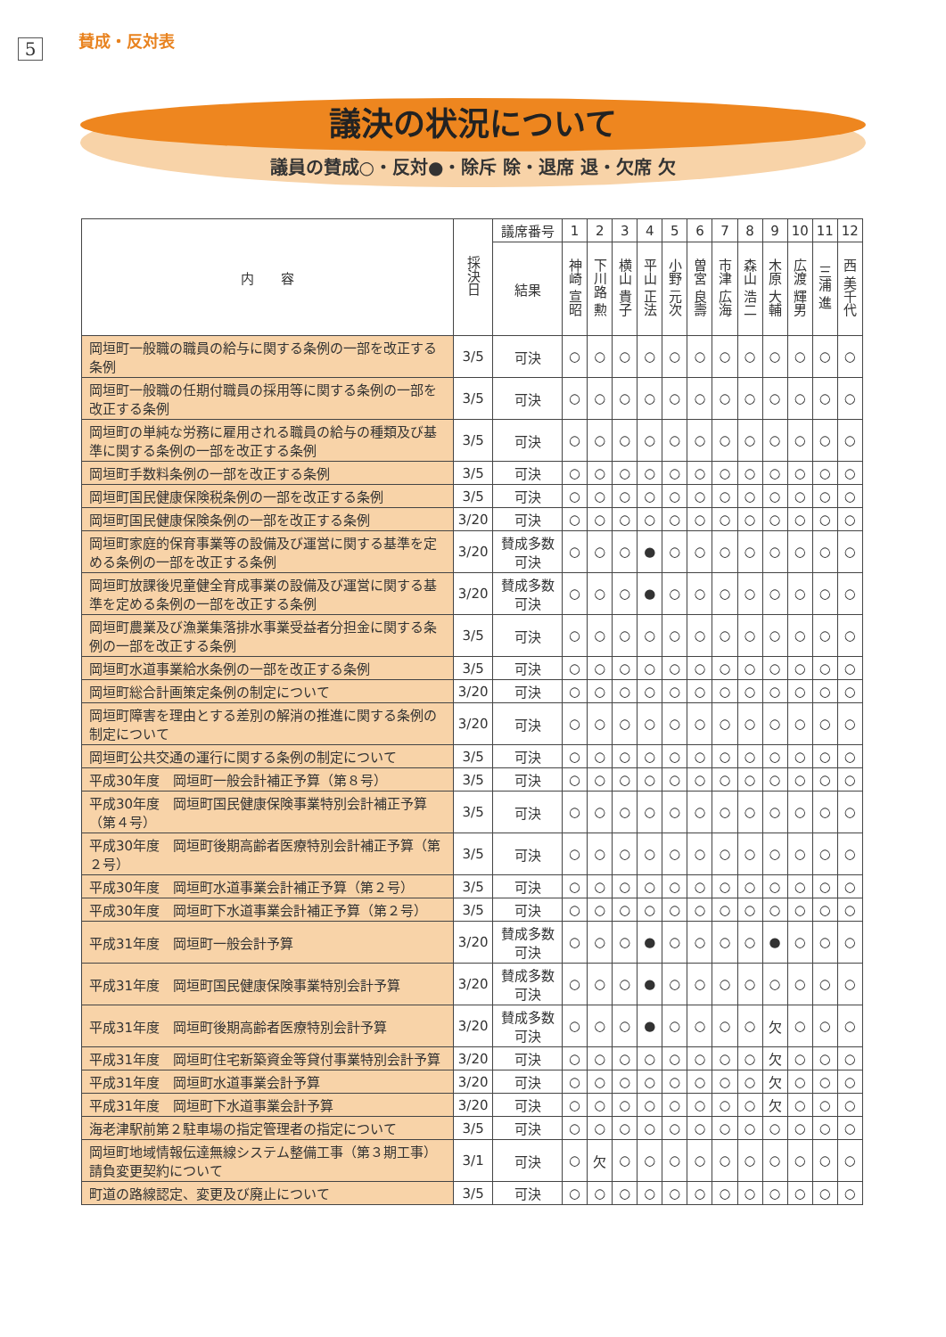5
賛成・反対表
議決の状況について
議員の賛成○・反対●・除斥 除・退席 退・欠席 欠
| 内 容 | 採決日 | 議席番号 | 1 | 2 | 3 | 4 | 5 | 6 | 7 | 8 | 9 | 10 | 11 | 12 |
| --- | --- | --- | --- | --- | --- | --- | --- | --- | --- | --- | --- | --- | --- | --- |
| | | 結果 | 神崎 宣昭 | 下川路 勲 | 横山 貴子 | 平山 正法 | 小野 元次 | 曽宮 良壽 | 市津 広海 | 森山 浩二 | 木原 大輔 | 広渡 輝男 | 三浦 進 | 西 美千代 |
| 岡垣町一般職の職員の給与に関する条例の一部を改正する条例 | 3/5 | 可決 | ○ | ○ | ○ | ○ | ○ | ○ | ○ | ○ | ○ | ○ | ○ | ○ |
| 岡垣町一般職の任期付職員の採用等に関する条例の一部を改正する条例 | 3/5 | 可決 | ○ | ○ | ○ | ○ | ○ | ○ | ○ | ○ | ○ | ○ | ○ | ○ |
| 岡垣町の単純な労務に雇用される職員の給与の種類及び基準に関する条例の一部を改正する条例 | 3/5 | 可決 | ○ | ○ | ○ | ○ | ○ | ○ | ○ | ○ | ○ | ○ | ○ | ○ |
| 岡垣町手数料条例の一部を改正する条例 | 3/5 | 可決 | ○ | ○ | ○ | ○ | ○ | ○ | ○ | ○ | ○ | ○ | ○ | ○ |
| 岡垣町国民健康保険税条例の一部を改正する条例 | 3/5 | 可決 | ○ | ○ | ○ | ○ | ○ | ○ | ○ | ○ | ○ | ○ | ○ | ○ |
| 岡垣町国民健康保険条例の一部を改正する条例 | 3/20 | 可決 | ○ | ○ | ○ | ○ | ○ | ○ | ○ | ○ | ○ | ○ | ○ | ○ |
| 岡垣町家庭的保育事業等の設備及び運営に関する基準を定める条例の一部を改正する条例 | 3/20 | 賛成多数 可決 | ○ | ○ | ○ | ● | ○ | ○ | ○ | ○ | ○ | ○ | ○ | ○ |
| 岡垣町放課後児童健全育成事業の設備及び運営に関する基準を定める条例の一部を改正する条例 | 3/20 | 賛成多数 可決 | ○ | ○ | ○ | ● | ○ | ○ | ○ | ○ | ○ | ○ | ○ | ○ |
| 岡垣町農業及び漁業集落排水事業受益者分担金に関する条例の一部を改正する条例 | 3/5 | 可決 | ○ | ○ | ○ | ○ | ○ | ○ | ○ | ○ | ○ | ○ | ○ | ○ |
| 岡垣町水道事業給水条例の一部を改正する条例 | 3/5 | 可決 | ○ | ○ | ○ | ○ | ○ | ○ | ○ | ○ | ○ | ○ | ○ | ○ |
| 岡垣町総合計画策定条例の制定について | 3/20 | 可決 | ○ | ○ | ○ | ○ | ○ | ○ | ○ | ○ | ○ | ○ | ○ | ○ |
| 岡垣町障害を理由とする差別の解消の推進に関する条例の制定について | 3/20 | 可決 | ○ | ○ | ○ | ○ | ○ | ○ | ○ | ○ | ○ | ○ | ○ | ○ |
| 岡垣町公共交通の運行に関する条例の制定について | 3/5 | 可決 | ○ | ○ | ○ | ○ | ○ | ○ | ○ | ○ | ○ | ○ | ○ | ○ |
| 平成30年度 岡垣町一般会計補正予算（第８号） | 3/5 | 可決 | ○ | ○ | ○ | ○ | ○ | ○ | ○ | ○ | ○ | ○ | ○ | ○ |
| 平成30年度 岡垣町国民健康保険事業特別会計補正予算（第４号） | 3/5 | 可決 | ○ | ○ | ○ | ○ | ○ | ○ | ○ | ○ | ○ | ○ | ○ | ○ |
| 平成30年度 岡垣町後期高齢者医療特別会計補正予算（第２号） | 3/5 | 可決 | ○ | ○ | ○ | ○ | ○ | ○ | ○ | ○ | ○ | ○ | ○ | ○ |
| 平成30年度 岡垣町水道事業会計補正予算（第２号） | 3/5 | 可決 | ○ | ○ | ○ | ○ | ○ | ○ | ○ | ○ | ○ | ○ | ○ | ○ |
| 平成30年度 岡垣町下水道事業会計補正予算（第２号） | 3/5 | 可決 | ○ | ○ | ○ | ○ | ○ | ○ | ○ | ○ | ○ | ○ | ○ | ○ |
| 平成31年度 岡垣町一般会計予算 | 3/20 | 賛成多数 可決 | ○ | ○ | ○ | ● | ○ | ○ | ○ | ○ | ● | ○ | ○ | ○ |
| 平成31年度 岡垣町国民健康保険事業特別会計予算 | 3/20 | 賛成多数 可決 | ○ | ○ | ○ | ● | ○ | ○ | ○ | ○ | ○ | ○ | ○ | ○ |
| 平成31年度 岡垣町後期高齢者医療特別会計予算 | 3/20 | 賛成多数 可決 | ○ | ○ | ○ | ● | ○ | ○ | ○ | ○ | 欠 | ○ | ○ | ○ |
| 平成31年度 岡垣町住宅新築資金等貸付事業特別会計予算 | 3/20 | 可決 | ○ | ○ | ○ | ○ | ○ | ○ | ○ | ○ | 欠 | ○ | ○ | ○ |
| 平成31年度 岡垣町水道事業会計予算 | 3/20 | 可決 | ○ | ○ | ○ | ○ | ○ | ○ | ○ | ○ | 欠 | ○ | ○ | ○ |
| 平成31年度 岡垣町下水道事業会計予算 | 3/20 | 可決 | ○ | ○ | ○ | ○ | ○ | ○ | ○ | ○ | 欠 | ○ | ○ | ○ |
| 海老津駅前第２駐車場の指定管理者の指定について | 3/5 | 可決 | ○ | ○ | ○ | ○ | ○ | ○ | ○ | ○ | ○ | ○ | ○ | ○ |
| 岡垣町地域情報伝達無線システム整備工事（第３期工事）請負変更契約について | 3/1 | 可決 | ○ | 欠 | ○ | ○ | ○ | ○ | ○ | ○ | ○ | ○ | ○ | ○ |
| 町道の路線認定、変更及び廃止について | 3/5 | 可決 | ○ | ○ | ○ | ○ | ○ | ○ | ○ | ○ | ○ | ○ | ○ | ○ |